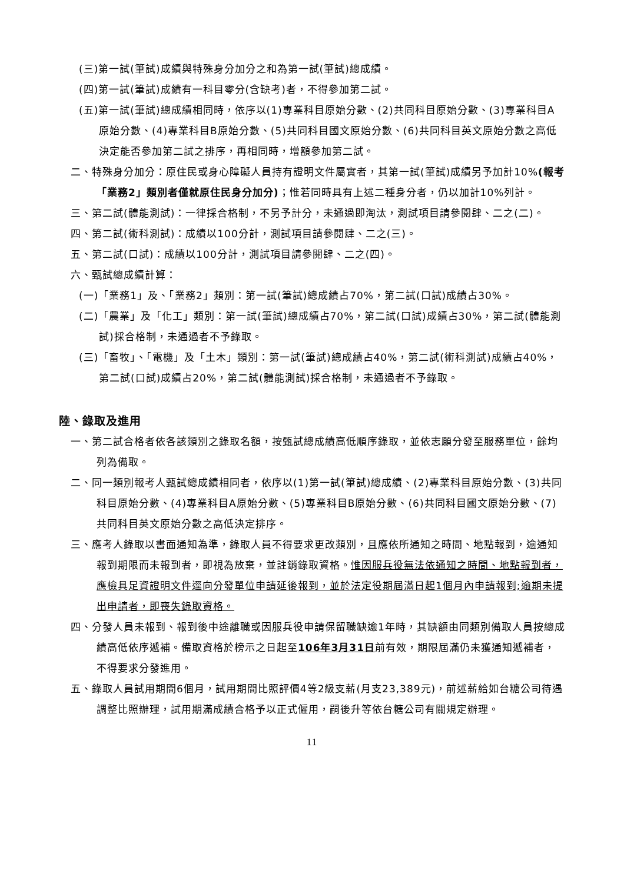(三)第一試(筆試)成績與特殊身分加分之和為第一試(筆試)總成績。
(四)第一試(筆試)成績有一科目零分(含缺考)者，不得參加第二試。
(五)第一試(筆試)總成績相同時，依序以(1)專業科目原始分數、(2)共同科目原始分數、(3)專業科目A原始分數、(4)專業科目B原始分數、(5)共同科目國文原始分數、(6)共同科目英文原始分數之高低決定能否參加第二試之排序，再相同時，增額參加第二試。
二、特殊身分加分：原住民或身心障礙人員持有證明文件屬實者，其第一試(筆試)成績另予加計10%(報考「業務2」類別者僅就原住民身分加分)；惟若同時具有上述二種身分者，仍以加計10%列計。
三、第二試(體能測試)：一律採合格制，不另予計分，未通過即淘汰，測試項目請參閱肆、二之(二)。
四、第二試(術科測試)：成績以100分計，測試項目請參閱肆、二之(三)。
五、第二試(口試)：成績以100分計，測試項目請參閱肆、二之(四)。
六、甄試總成績計算：
(一)「業務1」及、「業務2」類別：第一試(筆試)總成績占70%，第二試(口試)成績占30%。
(二)「農業」及「化工」類別：第一試(筆試)總成績占70%，第二試(口試)成績占30%，第二試(體能測試)採合格制，未通過者不予錄取。
(三)「畜牧」、「電機」及「土木」類別：第一試(筆試)總成績占40%，第二試(術科測試)成績占40%，第二試(口試)成績占20%，第二試(體能測試)採合格制，未通過者不予錄取。
陸、錄取及進用
一、第二試合格者依各該類別之錄取名額，按甄試總成績高低順序錄取，並依志願分發至服務單位，餘均列為備取。
二、同一類別報考人甄試總成績相同者，依序以(1)第一試(筆試)總成績、(2)專業科目原始分數、(3)共同科目原始分數、(4)專業科目A原始分數、(5)專業科目B原始分數、(6)共同科目國文原始分數、(7)共同科目英文原始分數之高低決定排序。
三、應考人錄取以書面通知為準，錄取人員不得要求更改類別，且應依所通知之時間、地點報到，逾通知報到期限而未報到者，即視為放棄，並註銷錄取資格。惟因服兵役無法依通知之時間、地點報到者，應檢具足資證明文件逕向分發單位申請延後報到，並於法定役期屆滿日起1個月內申請報到;逾期未提出申請者，即喪失錄取資格。
四、分發人員未報到、報到後中途離職或因服兵役申請保留職缺逾1年時，其缺額由同類別備取人員按總成績高低依序遞補。備取資格於榜示之日起至106年3月31日前有效，期限屆滿仍未獲通知遞補者，不得要求分發進用。
五、錄取人員試用期間6個月，試用期間比照評價4等2級支薪(月支23,389元)，前述薪給如台糖公司待遇調整比照辦理，試用期滿成績合格予以正式僱用，嗣後升等依台糖公司有關規定辦理。
11